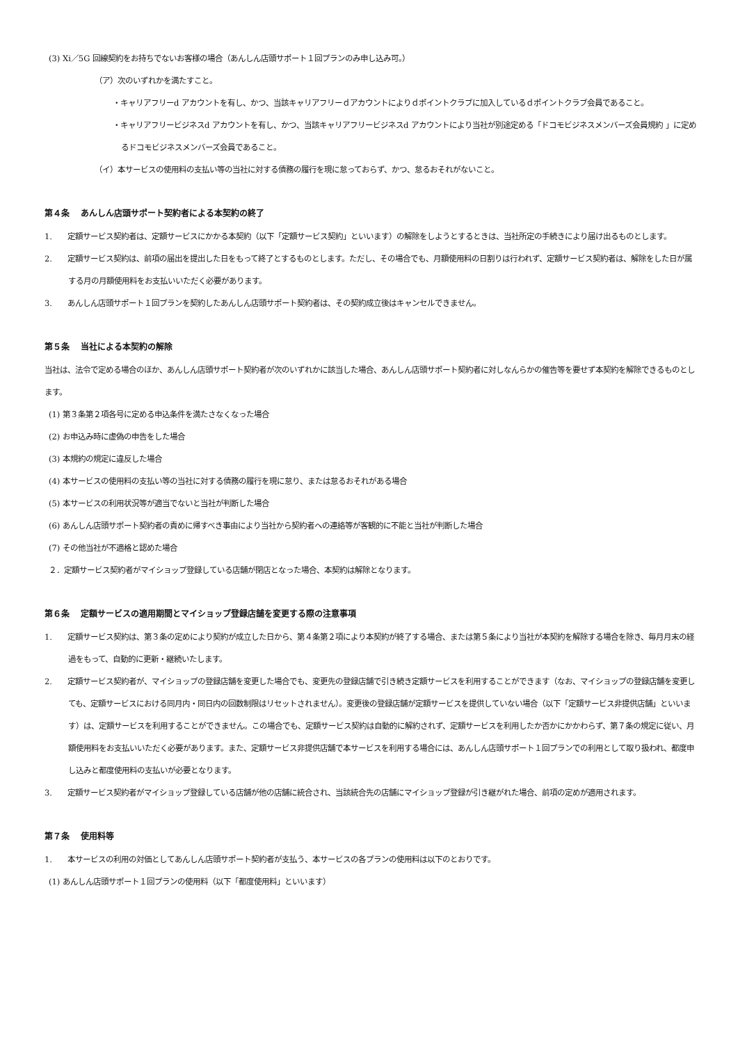(3) Xi／5G 回線契約をお持ちでないお客様の場合（あんしん店頭サポート１回プランのみ申し込み可。）
（ア）次のいずれかを満たすこと。
・キャリアフリーd アカウントを有し、かつ、当該キャリアフリーｄアカウントによりｄポイントクラブに加入しているｄポイントクラブ会員であること。
・キャリアフリービジネスd アカウントを有し、かつ、当該キャリアフリービジネスd アカウントにより当社が別途定める「ドコモビジネスメンバーズ会員規約 」に定めるドコモビジネスメンバーズ会員であること。
（イ）本サービスの使用料の支払い等の当社に対する債務の履行を現に怠っておらず、かつ、怠るおそれがないこと。
第４条　 あんしん店頭サポート契約者による本契約の終了
1.　　定額サービス契約者は、定額サービスにかかる本契約（以下「定額サービス契約」といいます）の解除をしようとするときは、当社所定の手続きにより届け出るものとします。
2.　　定額サービス契約は、前項の届出を提出した日をもって終了とするものとします。ただし、その場合でも、月額使用料の日割りは行われず、定額サービス契約者は、解除をした日が属する月の月額使用料をお支払いいただく必要があります。
3.　　あんしん店頭サポート１回プランを契約したあんしん店頭サポート契約者は、その契約成立後はキャンセルできません。
第５条　 当社による本契約の解除
当社は、法令で定める場合のほか、あんしん店頭サポート契約者が次のいずれかに該当した場合、あんしん店頭サポート契約者に対しなんらかの催告等を要せず本契約を解除できるものとします。
(1) 第３条第２項各号に定める申込条件を満たさなくなった場合
(2) お申込み時に虚偽の申告をした場合
(3) 本規約の規定に違反した場合
(4) 本サービスの使用料の支払い等の当社に対する債務の履行を現に怠り、または怠るおそれがある場合
(5) 本サービスの利用状況等が適当でないと当社が判断した場合
(6) あんしん店頭サポート契約者の責めに帰すべき事由により当社から契約者への連絡等が客観的に不能と当社が判断した場合
(7) その他当社が不適格と認めた場合
２．定額サービス契約者がマイショップ登録している店舗が閉店となった場合、本契約は解除となります。
第６条　 定額サービスの適用期間とマイショップ登録店舗を変更する際の注意事項
1.　　定額サービス契約は、第３条の定めにより契約が成立した日から、第４条第２項により本契約が終了する場合、または第５条により当社が本契約を解除する場合を除き、毎月月末の経過をもって、自動的に更新・継続いたします。
2.　　定額サービス契約者が、マイショップの登録店舗を変更した場合でも、変更先の登録店舗で引き続き定額サービスを利用することができます（なお、マイショップの登録店舗を変更しても、定額サービスにおける同月内・同日内の回数制限はリセットされません）。変更後の登録店舗が定額サービスを提供していない場合（以下「定額サービス非提供店舗」といいます）は、定額サービスを利用することができません。この場合でも、定額サービス契約は自動的に解約されず、定額サービスを利用したか否かにかかわらず、第７条の規定に従い、月額使用料をお支払いいただく必要があります。また、定額サービス非提供店舗で本サービスを利用する場合には、あんしん店頭サポート１回プランでの利用として取り扱われ、都度申し込みと都度使用料の支払いが必要となります。
3.　　定額サービス契約者がマイショップ登録している店舗が他の店舗に統合され、当該統合先の店舗にマイショップ登録が引き継がれた場合、前項の定めが適用されます。
第７条　 使用料等
1.　　本サービスの利用の対価としてあんしん店頭サポート契約者が支払う、本サービスの各プランの使用料は以下のとおりです。
(1) あんしん店頭サポート１回プランの使用料（以下「都度使用料」といいます）